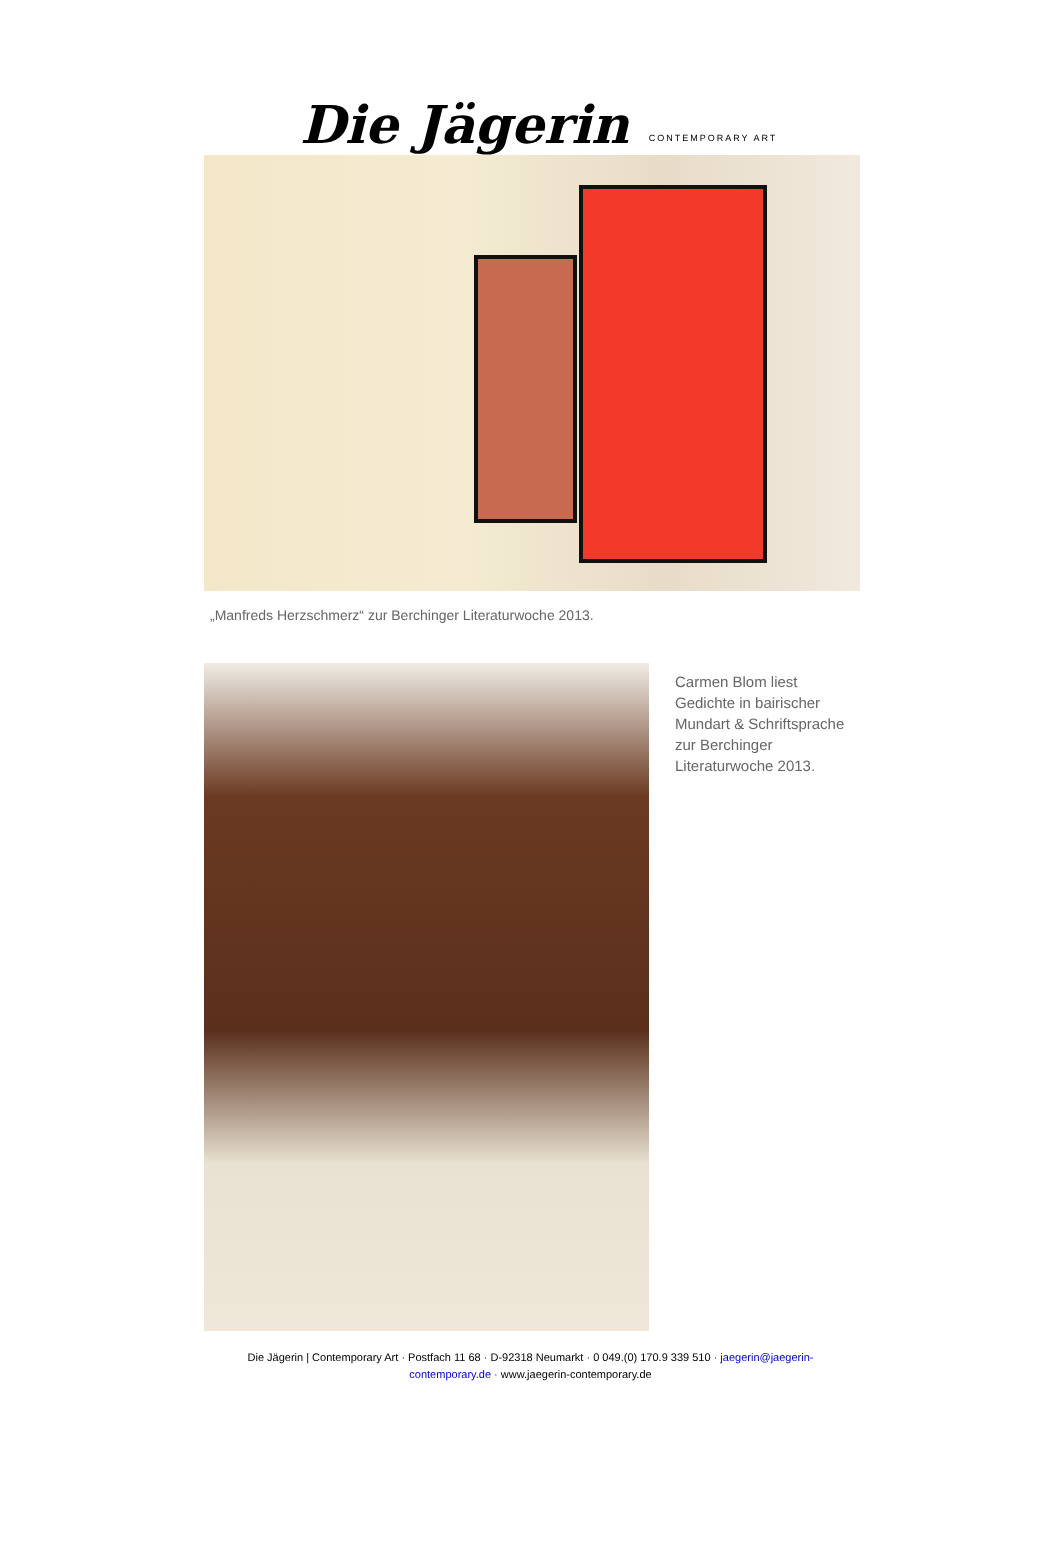Die Jägerin CONTEMPORARY ART
„Manfreds Herzschmerz“ zur Berchinger Literaturwoche 2013.
Carmen Blom liest Gedichte in bairischer Mundart & Schriftsprache zur Berchinger Literaturwoche 2013.
Die Jägerin | Contemporary Art · Postfach 11 68 · D-92318 Neumarkt · 0 049.(0) 170.9 339 510 · jaegerin@jaegerin-contemporary.de · www.jaegerin-contemporary.de